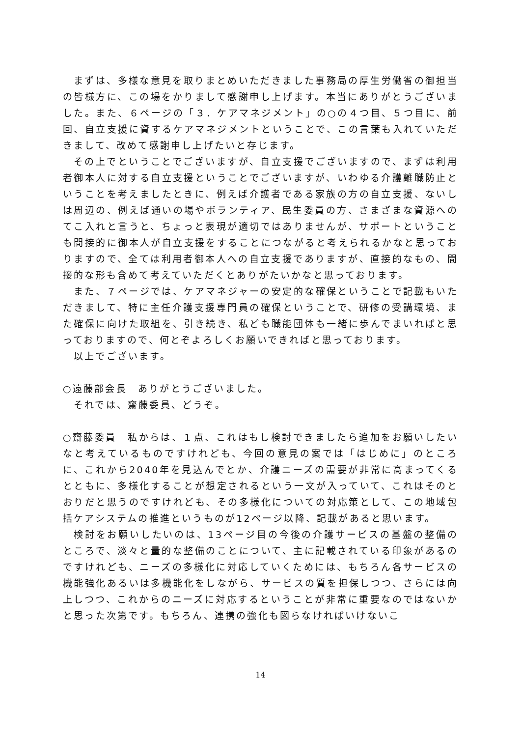まずは、多様な意見を取りまとめいただきました事務局の厚生労働省の御担当の皆様方に、この場をかりまして感謝申し上げます。本当にありがとうございました。また、６ページの「３．ケアマネジメント」の○の４つ目、５つ目に、前回、自立支援に資するケアマネジメントということで、この言葉も入れていただきまして、改めて感謝申し上げたいと存じます。
その上でということでございますが、自立支援でございますので、まずは利用者御本人に対する自立支援ということでございますが、いわゆる介護離職防止ということを考えましたときに、例えば介護者である家族の方の自立支援、ないしは周辺の、例えば通いの場やボランティア、民生委員の方、さまざまな資源へのてこ入れと言うと、ちょっと表現が適切ではありませんが、サポートということも間接的に御本人が自立支援をすることにつながると考えられるかなと思っておりますので、全ては利用者御本人への自立支援でありますが、直接的なもの、間接的な形も含めて考えていただくとありがたいかなと思っております。
また、７ページでは、ケアマネジャーの安定的な確保ということで記載もいただきまして、特に主任介護支援専門員の確保ということで、研修の受講環境、また確保に向けた取組を、引き続き、私ども職能団体も一緒に歩んでまいればと思っておりますので、何とぞよろしくお願いできればと思っております。
以上でございます。
○遠藤部会長　ありがとうございました。
それでは、齋藤委員、どうぞ。
○齋藤委員　私からは、１点、これはもし検討できましたら追加をお願いしたいなと考えているものですけれども、今回の意見の案では「はじめに」のところに、これから2040年を見込んでとか、介護ニーズの需要が非常に高まってくるとともに、多様化することが想定されるという一文が入っていて、これはそのとおりだと思うのですけれども、その多様化についての対応策として、この地域包括ケアシステムの推進というものが12ページ以降、記載があると思います。
検討をお願いしたいのは、13ページ目の今後の介護サービスの基盤の整備のところで、淡々と量的な整備のことについて、主に記載されている印象があるのですけれども、ニーズの多様化に対応していくためには、もちろん各サービスの機能強化あるいは多機能化をしながら、サービスの質を担保しつつ、さらには向上しつつ、これからのニーズに対応するということが非常に重要なのではないかと思った次第です。もちろん、連携の強化も図らなければいけないこ
14